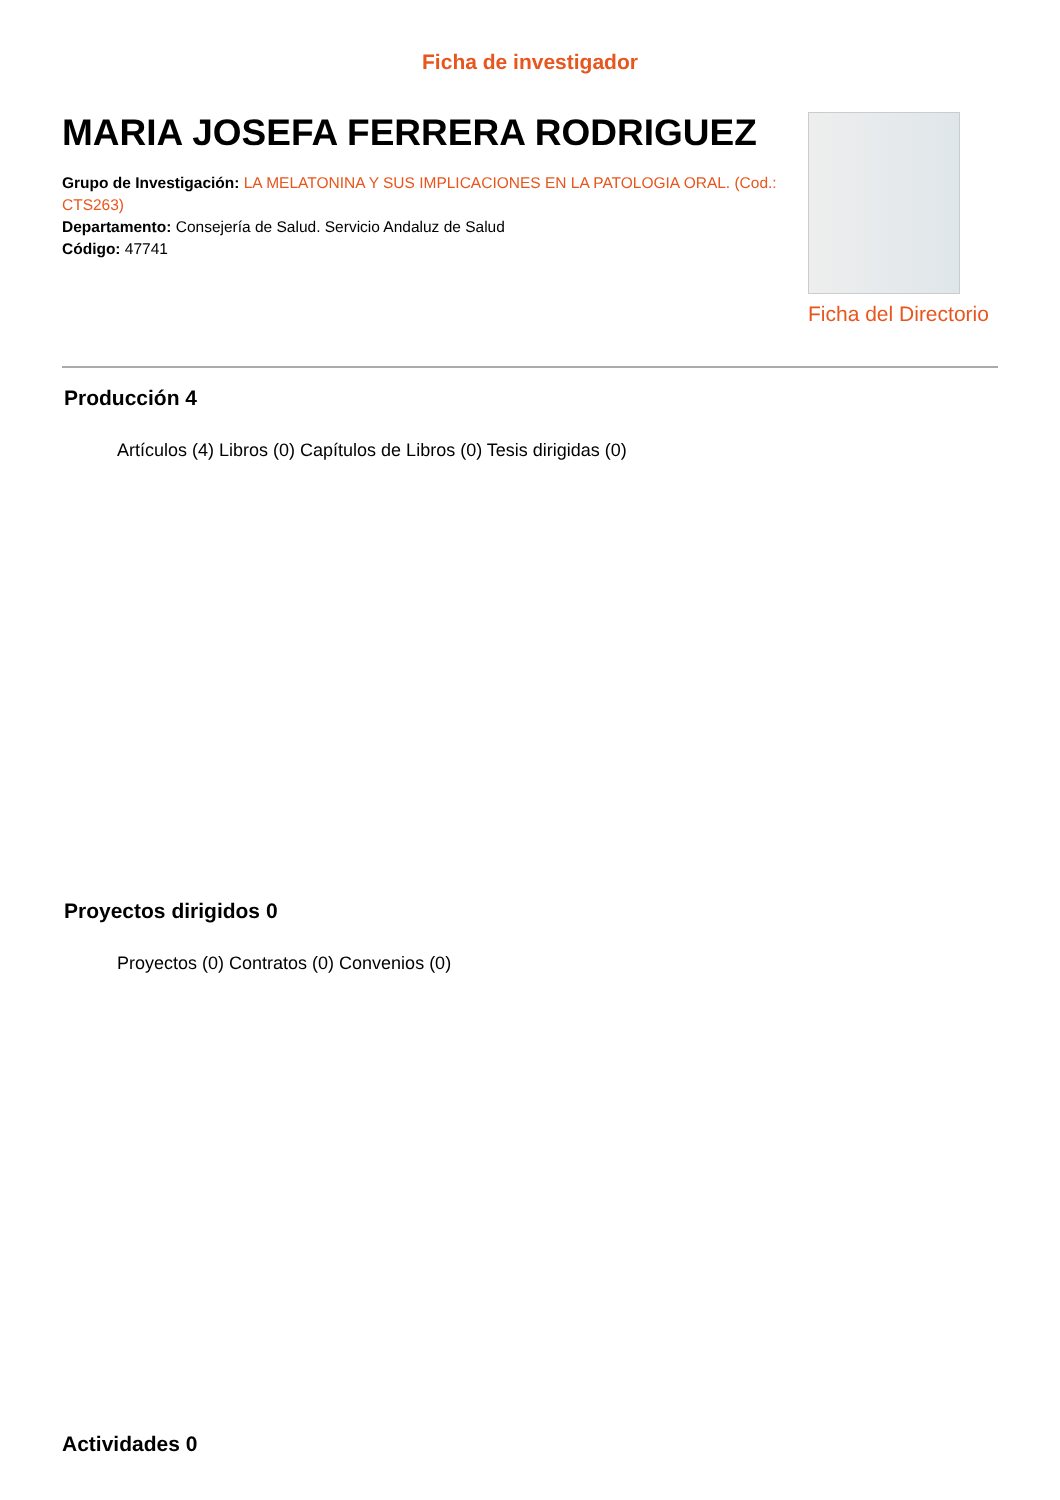Ficha de investigador
MARIA JOSEFA FERRERA RODRIGUEZ
Grupo de Investigación: LA MELATONINA Y SUS IMPLICACIONES EN LA PATOLOGIA ORAL. (Cod.: CTS263)
Departamento: Consejería de Salud. Servicio Andaluz de Salud
Código: 47741
Ficha del Directorio
Producción 4
Artículos (4) Libros (0) Capítulos de Libros (0) Tesis dirigidas (0)
Proyectos dirigidos 0
Proyectos (0) Contratos (0) Convenios (0)
Actividades 0